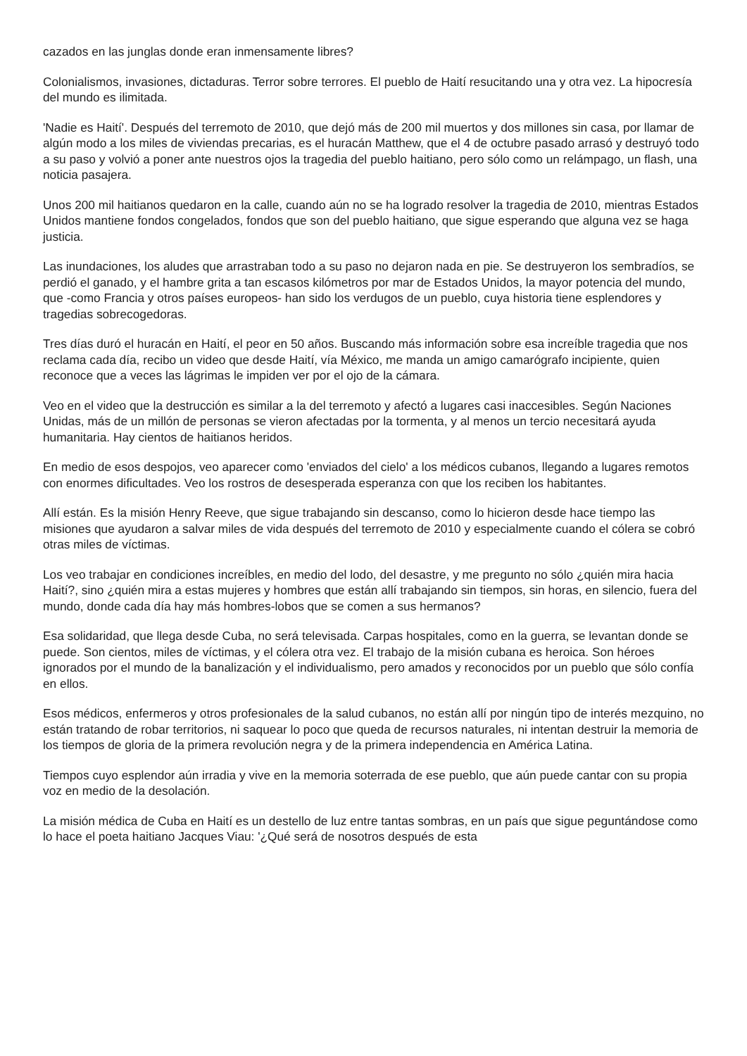cazados en las junglas donde eran inmensamente libres?
Colonialismos, invasiones, dictaduras. Terror sobre terrores. El pueblo de Haití resucitando una y otra vez. La hipocresía del mundo es ilimitada.
'Nadie es Haití'. Después del terremoto de 2010, que dejó más de 200 mil muertos y dos millones sin casa, por llamar de algún modo a los miles de viviendas precarias, es el huracán Matthew, que el 4 de octubre pasado arrasó y destruyó todo a su paso y volvió a poner ante nuestros ojos la tragedia del pueblo haitiano, pero sólo como un relámpago, un flash, una noticia pasajera.
Unos 200 mil haitianos quedaron en la calle, cuando aún no se ha logrado resolver la tragedia de 2010, mientras Estados Unidos mantiene fondos congelados, fondos que son del pueblo haitiano, que sigue esperando que alguna vez se haga justicia.
Las inundaciones, los aludes que arrastraban todo a su paso no dejaron nada en pie. Se destruyeron los sembradíos, se perdió el ganado, y el hambre grita a tan escasos kilómetros por mar de Estados Unidos, la mayor potencia del mundo, que -como Francia y otros países europeos- han sido los verdugos de un pueblo, cuya historia tiene esplendores y tragedias sobrecogedoras.
Tres días duró el huracán en Haití, el peor en 50 años. Buscando más información sobre esa increíble tragedia que nos reclama cada día, recibo un video que desde Haití, vía México, me manda un amigo camarógrafo incipiente, quien reconoce que a veces las lágrimas le impiden ver por el ojo de la cámara.
Veo en el video que la destrucción es similar a la del terremoto y afectó a lugares casi inaccesibles. Según Naciones Unidas, más de un millón de personas se vieron afectadas por la tormenta, y al menos un tercio necesitará ayuda humanitaria. Hay cientos de haitianos heridos.
En medio de esos despojos, veo aparecer como 'enviados del cielo' a los médicos cubanos, llegando a lugares remotos con enormes dificultades. Veo los rostros de desesperada esperanza con que los reciben los habitantes.
Allí están. Es la misión Henry Reeve, que sigue trabajando sin descanso, como lo hicieron desde hace tiempo las misiones que ayudaron a salvar miles de vida después del terremoto de 2010 y especialmente cuando el cólera se cobró otras miles de víctimas.
Los veo trabajar en condiciones increíbles, en medio del lodo, del desastre, y me pregunto no sólo ¿quién mira hacia Haití?, sino ¿quién mira a estas mujeres y hombres que están allí trabajando sin tiempos, sin horas, en silencio, fuera del mundo, donde cada día hay más hombres-lobos que se comen a sus hermanos?
Esa solidaridad, que llega desde Cuba, no será televisada. Carpas hospitales, como en la guerra, se levantan donde se puede. Son cientos, miles de víctimas, y el cólera otra vez. El trabajo de la misión cubana es heroica. Son héroes ignorados por el mundo de la banalización y el individualismo, pero amados y reconocidos por un pueblo que sólo confía en ellos.
Esos médicos, enfermeros y otros profesionales de la salud cubanos, no están allí por ningún tipo de interés mezquino, no están tratando de robar territorios, ni saquear lo poco que queda de recursos naturales, ni intentan destruir la memoria de los tiempos de gloria de la primera revolución negra y de la primera independencia en América Latina.
Tiempos cuyo esplendor aún irradia y vive en la memoria soterrada de ese pueblo, que aún puede cantar con su propia voz en medio de la desolación.
La misión médica de Cuba en Haití es un destello de luz entre tantas sombras, en un país que sigue peguntándose como lo hace el poeta haitiano Jacques Viau: '¿Qué será de nosotros después de esta